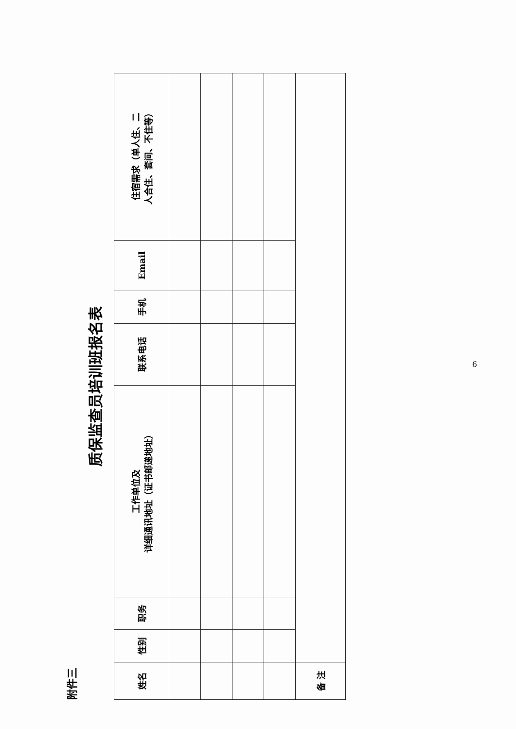附件三
质保监查员培训班报名表
| 姓名 | 性别 | 职务 | 工作单位及 详细通讯地址（证书邮递地址） | 联系电话 | 手机 | Email | 住宿需求（单人住、二 人合住、套间、不住等） |
| --- | --- | --- | --- | --- | --- | --- | --- |
| 备 注 | | | | | | | |
6